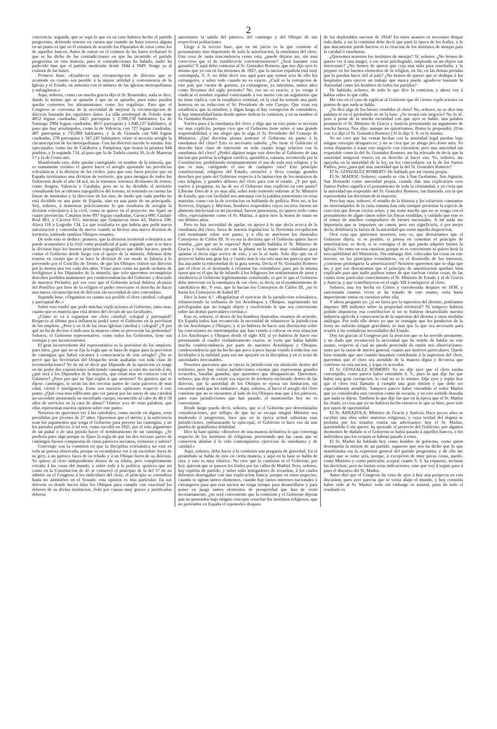2
conciencia: segunda, que se sepa lo que en su caso hubiera hecho el partido progresista, debiendo tenerse en cuenta que cuando no haya reserva alguna en un punto es que en él estamos de acuerdo los Diputados de estos como los de aquellos bancos. Antes de entrar en el exámen de las bases rechazaré lo que se ha dicho de las contradicciones en que ha incurrido el partido progresista en esta materia, pues si contradicciones ha habido, nadie ha padecido mas que el partido moderado desde 1844 á 1849. Vengo ya al exámen de las bases.
Primera base. «Establecer una circunscripcion de diócesis que se acomode en cuanto sea posible á la mayor utilidad y conveniencia de la Iglesia y el Estado, en armonía con el número de las iglesias metropolitanas y sufragáneas.»
Aqui, señores, como con mucha gracia dijo el Sr. Benavides, nada se dice, dando lo mismo que se apruebe ó que no se apruebe, pues tanto pueden quedar contentos los ultramontanos como los regalistas. Para que el Congreso se convenza de la necesidad de mejorar la circunscripcion de diócesis bastarán los siguientes datos. La silla arzobispal de Toledo tiene 4852 leguas cuadradas, 2425 parroquias y 2.580,158 habitantes. La de Santiago 2904 leguas cuadradas, 4615 parroquias y 1.840,137 habitantes, al paso que hay arzobispales, como la de Valencia, con 727 leguas cuadradas, 487 parroquias y 735,000 habitantes, y la de Granada con 646 leguas cuadradas, 278 parroquias y 347,247 habitantes: véase si necesita arreglo la circunscripcion de las metropolitanas. Con las diócesis sucede lo mismo: hay episcopales, como las de Calahorra y Pamplona, que tienen la primera 844 pueblos, y la segunda 714, al paso que la de Tudela cuenta 16, la de Manresa 17 y la de Ceuta uno.
Manifestado esto, debe quedar consignado, en nombre de la minoría, que es sumamente erróneo el querer hacer el arreglo ajustando las provincias eclesiásticas á la division de las civiles: para que esto fuera preciso que en España tuviéramos una division de territorio, que para mengua de todos los Gobiernos desde el año 34 acá, no la tenemos: tenemos divisiones de reinos, como Aragon, Valencia y Cataluña, pero no se ha dividido el territorio consultando los accidentes topográficos del terreno, ni teniendo en cuenta las líneas de montañas y la direccion de los rios, de modo que cada pueblo no está dividido en una parte de España, sino en una parte de un principado. Voy, señores, á demostrar prácticamente lo que resultaria de arreglar la division eclesiástica á la civil, como se quiere en el proyecto: me fijaré en cuatro provincias. Canarias tiene 697 leguas cuadradas; Cuenca 686; Ciudad-Real 663, y Cáceres 615, mientras que Guipúzcoa tiene 42, Huesca 108, Alava 116 y Logroño 134. Lo que resultaria es que habria que pedir nueva autorizacion y concordar de nuevo cuando se hiciese una nueva division de territorio, teniendo tambien Obispos cesantes.
De todo esto se deduce: primero, que la division territorial eclesiástica no puede acomodarse á la civil como perjudicial al país: segundo, que si se hace la division bajo los buenos principios topográficos que debe hacarse, puede contar el Gobierno desde luego con el apoyo de la minoría. Ademas debe tenerse en cuenta que si se hace la division de ese modo se faltaria á lo prevenido por el Concilio de Trento, de que los Obispos visiten sus diócesis por lo menos una vez cada dos años. Véase pues como no puede tacharse de irreligiosos á los Diputados de la minoría, que solo queremos reconquistar derechos perdidos malamente por condescendencias del Gobierno y descuido de nuestros Prelados; por eso creo que el Gobierno actual debiera alcanzar del Pontífice por bien de la religion el poder reservarse el derecho de hacer una nueva circunscripcion de diócesis sin necesidad de otro concordato.
Segunda base. «Organizar en cuanto sea posible el clero catedral, colegial y parroquial &c.»
Sobre esto tendré que pedir muchas explicaciones al Gobierno, tanto mas, cuanto que es materia que está dentro del círculo de sus facultades.
¿Cómo se va á organizar ese clero catedral, colegial y parroquial? Respecto al último poca influencia podrá tener el Gobierno en la provision de los empleos. ¿Pero y en la de las otras iglesias catedral y colegial? ¿Y por qué no ha de decirse ó indicarse la manera cómo se proveerán las prebendas? Señores, el Gobierno representativo, como todos los Gobiernos, tiene sus ventajas y sus inconvenientes.
El gran inconveniente del representativo es la provision de los empleos: pues bien, ¿por qué no se fija la regla que se haya de seguir para la provision de canongías que habrá vacantes á consecuencia de este arreglo? ¿No se prevé que las Secretarías del Despacho serán asaltadas con toda clase de recomendaciones? Yo de mí sé decir que Diputado de la oposicion ya tengo en mi poder dos exposiciones solicitando canongías: si esto me sucede á mí, ¿qué será á los Diputados de la mayoría, que estan mas en contacto con el Gabinete? ¿Pues por qué no fijar reglas á que atenerse? Yo quisiera que se dijese: canónigos, lo serán las dos terceras partes de curas párrocos de mas edad, virtud é inteligencia. Estas son nuestras opiniones respecto á este punto. ¿Qué cosa mas edificante que ver pasear por las naves de una catedral un sacerdote arrastrando su encorbado cuerpo, encanecido al cabo de 40 ó 50 años de servicios en la cura de almas? Tómese acta de estas palabras, que ellas representan nuestra opinion sobre este punto.
Nosotros no queremos ver á las catedrales, como sucede en alguna, estar presididas por jóvenes de 27 años. Queremos que el mérito y la suficiencia sean los argumentos que tenga el Gobierno para proveer las canongías, y no los partidos políticos, ó tal vez, como sucedió en 1825, por el solo argumento de un puñal ó de una pistola hacer el nombramiento de un canónigo. ¿Se perderia pues algo porque se fijase la regla de que las dos terceras partes de canónigos fuesen compuestas de curas párrocos ancianos, virtuosos y sabios?
Convengo con la comision en que la disciplina eclesiástica no está en toda su pureza observada, porque es escandaloso ver á un sacerdote fuera de su grey, á un párroco fuera de su rebaño y á un Obispo fuera de su diócesis. Yo quiero al clero independiente dentro de su órbita; pero completamente extraño á las cosas del mundo, y sobre todo á la política: quisiera que asi como en la Constitucion de 45 se conservó el principio de la del 37 de no admitir en el Congreso á los individuos del clero, el principio se extendiera hasta no admitirlos en el Senado: esta opinion es mia particular. En sus diócesis es donde hacen falta los Obispos para cumplir con exactitud los deberes de su divina institucion. Solo por causas muy graves y justificadas deberia
autorizarse la salida del párroco, del canónigo y del Obispo de sus respectivas poblaciones.
Llego á la tercera base, que en mi juicio es la que contiene el pensamiento mas importante de toda la autorizacion, la enseñanza del clero. Una cosa de tanta trascendencia como esta, ¿puede dejarse asi, sin mas correctivo que el de establecerla convenientemente? ¿Será bastante esta garantía? Y aqui debo contestar al Sr. Gonzalez Romero, que nos dijo ayer lo mismo que yo oia en las misiones de 1827, que la nacion española está muy corrompida. S. S. no debe decir eso aqui para que tomen acta de ello los extrangeros, y sobre todo cuando no es exacto. ¿Cuál es la corrupcion de este país que cuenta de guerras, ya extrangeras, ya intestinas, tantos años como llevamos del siglo presente? No, eso no es exacto; y yo vengo á vindicar el nombre español contestando á ese aserto con un argumento que no tiene réplica, con la estadística criminal, en la cual ha tomado una parte honrosa en su redaccion el Sr. Presidente de este Cuerpo. Que vean esa estadística, que la estudien, y digan luego si hay corrupcion de costumbres, si hay inmoralidad hasta donde quiere indicar la comision, y en su nombre el Sr. Gonzalez Romero.
Vuelvo pues á la enseñanza del clero, y digo que en este punto se necesita ser mas explícito, porque creo que el Gobierno tiene sobre sí una grande responsabilidad, y me alegro que lo oiga el Sr. Presidente del Consejo de Ministros. ¿Qué doctrina piensa sostener el Gobierno en punto á la enseñanza del clero? Esto es necesario saberlo. ¿No tiene el Gobierno el derecho bien claro de intervenir en todo cuanto tenga relacion con la enseñanza del clero? ¿Podrá alguien negar este derecho al Gobierno de una nacion que profesa la religion católica, apostólica, romana, reconocida por la Constitucion, prohibiendo terminantemente el uso de toda otra religion, y lo que es mas, castigando el uso de cualquier otra? Este principio constitucional, religioso del Estado, envuelve y lleva consigo grandes derechos por parte del Gobierno respecto á la instruccion de los ministros de esta religion, y grandes deberes del clero para con el estado. ¿Y por qué, vuelvo á preguntar, no ha de ser el Gobierno mas explícito en este punto? Líbreme Dios de ir yo mas allá, sobre todo teniendo enfrente al Sr. Ministro de Estado, que con facilidad nos amenaza con la palabra jansenismo en estas materias, como con la de revolucion en hablando de política. Pero no, si los Torreros, Espigas y Marinas, hombres respetables cuyos escritos fueron mi alimento intelectual en mi juventud, fueron jansenistas, yo quiero serlo como ellos, especialmente como el Sr. Marina, á quien tuve la honra de tratar en sus últimos años.
Pero no hay necesidad de apelar, en apoyo á lo que decia acerca de la enseñanza del clero, fuera de nuestra legislacion: la Novísima recopilacion está terminante sobre este punto, y á ella se atuvieron los ilustrados Consejeros de Cárlos III. Si es esa la doctrina que el Gobierno quiere hacer triunfar, ¿por qué no lo expresa? Ayer cuando hablaba el Sr. Ministro de Gracia y Justicia estaba yo con la pluma en la mano muy cuidadoso para apuntar si decia algo acerca de esto, y no le oí nada. Solo dijo que en el proyecto habia una gran luz, y cuanto mas le oia esto mas me parecia que me iba atacando la enfermedad de la gota serena. Decia el Sr. Gonzalez Romero que el clero es el destinado á reformar las costumbres; pues por la misma razon que es el que ha de infundir á los feligreses los sentimientos de amor y obediencia al Gobierno legítimamente constituido, es por lo que el Gobierno debe intervenir en la enseñanza de ese clero, es decir, en el nombramiento de catedráticos &c. Y esto, que lo hacian los Consejeros de Cárlos III, ¿no lo harán los Consejeros de Isabel II?
Dice la base 4.ª: «Regularizar el ejercicio de la jurisdiccion eclesiástica, robusteciendo la ordinaria de los Arzobispos y Obispos, suprimiendo las privilegiadas que no tengan objeto y resolviendo lo que sea conveniente sobre las demas particulares exentas.»
Este es, señores, el deseo de los hombres ilustrados; estamos de acuerdo. En España todos han reconocido la necesidad de robustecer la jurisdiccion de los Arzobispos y Obispos; y si yo hubiera de hacer una disertacion sobre las concesiones no interrumpidas que han venido á colocar en esta situacion á los Arzobispos y Obispos desde el siglo XII; si yo hubiera de hacer eso presentando el cuadro verdaderamente exacto, se veria que habia habido mucha condescendencia por parte de nuestros Arzobispos y Obispos, condescendencia que ha hecho que poco á poco hayan venido á reducirse sus facultades á la nulidad; para eso me apoyaré en la disciplina y en el texto de autoridades irrecusables.
Nosotros queremos que se ejerza la jurisdiccion sin obstáculo dentro del territorio; pero hay ciertas jurisdicciones exentas que representan grandes recuerdos, batallas ganadas, que queremos que desaparezcan. Queremos, señores, que deje de existir esa especie de territorio enclavado dentro de las diócesis, que la autoridad de los Obispos se ejerza sin limitacion, sin encontrar nada que les embarace. Aqui, señores, al hacer el arreglo del clero conviene que no se encuentre al lado de los Obispos mas que á los párrocos, pues esas jurisdicciones que han pasado, el mantenerlas hoy no es conveniente.
Desde luego puedo decir, señores, que si el Gobierno por determinadas consideraciones, por influjo, de que no se escapa ningun Ministro sea moderado ó progresista, hace que en la época actual subsistan esas jurisdicciones, embarazando la episcopal, el Gobierno si hace eso da una prueba de grandísima debilidad.
Dice la base quinta: «Resolver de una manera definitiva lo que convenga respecto de los institutos de religiosas, procurando que las casas que se conserven añadan á la vida contemplativa ejercicios de enseñanza y de caridad.»
Aqui, señores, debo hacer á la comision una pregunta de gravedad. En el preámbulo se habla de esto en cierta manera, y aqui en la base se habla de otra, y esto es muy elástico. No creo que la comision ni el Gobierno, por hoy, quieran que se paseen los frailes por las calles de Madrid. Pero, señores, hay espíritu de partido, y sobre todo instigadores de revueltas, á los cuales debemos desengañar con una explicacion franca; porque en estos negocios, cuando se agitan tantos elementos, cuando hay tantos intereses nacionales y extrangeros para que esta nacion no tenga tiempo para desarrollarse y para poner en juego tantos elementos de prosperidad que han de venir necesariamente, ¿no será conveniente que la comision y el Gobierno dijeran que no pretenden bajo ningun concepto resucitar los institutos religiosos, que no pretenden en España el reponerlos despues
de los deplorables sucesos de 1834? En estos asuntos es necesario disipar toda duda, y asi la comision debe decir que pasó la época de los frailes, y lo que únicamente puede hacerse es la creacion de los institutos de monjas para la caridad ó enseñanza.
¿Queremos nosotros los institutos de monjas? Sí, señores. ¿No hemos de querer ver á una muger, á ese sexo privilegiado, empleada en un objeto tan interesante? ¿No hemos de querer que coja una niña para enseñarla, y la prepare en los buenos elementos de la religion, en fin, en las demas prendas que la puedan hacer útil al país? ¿No hemos de querer que se dedique á los hospitales para ejercer un trabajo que nunca puede agradecer bastante la Autoridad como los hombres de todos los partidos?
He hablado, señores, de todo lo que dice la comision, y ahora voy á hablar sobre lo que calla.
Me veo en el caso de suplicar al Gobierno que dé ciertas explicaciones en puntos de que nada se habla.
¿Se dice algo de los bienes vendidos al clero? No, señores, no se dice una palabra ni en el preámbulo ni en la base. ¿Se tocará este negocio? No lo sé, pero á pesar de la mucha oscuridad con que ayer se habló, una palabra pronunció el Sr. Ministro de Gracia y Justicia presentando un argumento de mucha fuerza. Nos dijo: aunque no quisiéramos, Roma lo propondrá. (Una voz: Lo dijo el Sr. Gonzalez Romero.) Si lo dijo S. S. es lo mismo.
Yo no creo que las ventas hechas con la autoridad legal puedan bajo ningun concepto desaparecer; y no se crea que yo abogo pro domo mea. Yo venia dispuesto á tratar este negocio con extension; pero una autoridad tan respetable como la del Sr. Gonzalez Romero, me ha relevado de decir que la autoridad temporal estuvo en su derecho al hacer eso. Yo, señores, me apoyaba en la autoridad de la ley, en los concordatos; en la de los Santos Padres; pero ¿para qué mas autoridad que la del Sr. Gonzalez Romero?
El Sr. GONZALEZ ROMERO: He hablado por mi cuenta propia.
El Sr. MADOZ: Señores, cuando se cita á San Gerónimo, San Agustin, San Bernardo como autoridad propia, cuando dan una explicacion esos Santos Padres significa el pensamiento de toda la cristiandad, y yo creia que la autoridad tan respetable del Sr. Gonzalez Romero, tan ilustrado, era la que representaba las doctrinas de la mayoría.
Pero hay mas, señores: el estudio de la historia y los esfuerzos constantes no interrumpidos de la curia romana han sido siempre presentar la especie de coaccion que llevan ciertos actos; y me temo mucho que no se venga con el pensamiento de algun cánon sobre las fincas vendidas; y cuidado que este es el temor de muchos compradores de bienes nacionales. A mí nada me importaria que se impusiere un canon; pero eso significaria, ó por mejor decir, debilitaria la fuerza de la autoridad que tomó aquella disposicion.
Otra cosa que queremos nosotros; esto es, que deseariamos que el Gobierno dijera, si es posible, si piensa en comentar el principio de amortizacion; es decir, si se consigna el de que pueda adquirir bienes la Iglesia. No entro en esta cuestion, porque ni es conveniente ni quiero herir la susceptibilidad del Ministerio. Sin embargo diré, colocadas las cosas en este terreno, en los principios económicos, en el desarrollo de los intereses, ¿conviene prolongarse la amortizacion? Nosotros queremos que se diga que no, y por eso deseariamos que el principio de amortizacion quedase bien explicado para que nadie pudiese temer de que vuelvan ciertas cosas, de las cuales tiene particular conocimiento el Sr. Ministro de Estado y el de Gracia y Justicia, y que contribuyeron en el siglo XII á enriquecer al clero.
Señores, una ley hecha en Córtes y corroborada despues en 1838, y sancionada cuantas veces se ha tratado de este asunto, seria hasta impertinente entrar en cuestion sobre ella.
Y ahora pregunto yo: ¿si no fuera por la supresion del diezmo, podríamos imponer 300 millones sobre la propiedad territorial? Ni tampoco hubiera podido imponerse esa contribucion si no se hubiese desarrollado nuestra industria agrícola á consecuencia de la supresion del diezmo y otras medidas análogas. Por todo ello deseo yo que se consigne que los productos de la tierra no sufrirán ningun gravámen, ni mas que lo que sea necesario para ocurrir á las verdaderas necesidades del Estado.
Doy las gracias al Congreso por la atencion que se ha servido prestarme, y no dudo que reconocerá la necesidad que he tenido de hablar en este asunto, respecto al cual no puedo prescindir de emitir mis observaciones, tanto por la razon de interes general, cuanto por motivos particulares. Quede bien sentado que aun cuando hayamos contribuido á la supresion del clero, queremos que el clero sea atendido de la manera digna y decorosa que conviene en esta nacion, y á que es acreedor.
El Sr. GONZALEZ ROMERO: Yo no dije ayer que el clero estaba corrompido, como parece haber entendido S. S., pues lo que dije fue que habia una gran corrupcion, lo cual no es lo mismo. Dije ayer y repito hoy que el clero está llamado á cumplir una gran mision y que debe ser especialmente atendido. Tampoco parece haber entendido el señor Madoz que yo consideraba esta cuestion como de escuela, y en este sentido deseaba que nada se dijese. Tambien lo que dije fue que en la época que el Sr. Madoz ha citado, es cosa que yo no hubiera hecho entonces lo que se hizo; pero solo por razon de oportunidad.
El Sr. ARRAZOLA, Ministro de Gracia y Justicia: Hace pocos años se escribió una obra sobre materias religiosas, y cuya verdad del dogma se probaba por los triunfos contra sus adversarios: hoy el Sr. Madoz, queriéndolo ó sin querer, ha apoyado el proyecto del Gobierno: por algunos momentos he dudado si el Gobierno se habia pasado á aquellos bancos, ó los individuos que los ocupan se habian pasado á estos.
El Sr. Madoz ha hablado hoy como hombre de gobierno, como quien desempeña la mision de un partido, supuesto que nos ha dicho que lo que manifestaba era la expresion general del partido progresista, y de ello me alegro que se tome acta, porque, á excepcion de muy pocas cosas, puedo, como Ministro y como particular, aceptar cuanto S. S. ha expuesto, inclusas las doctrinas; pero no bastan estas indicaciones, sino que voy á seguir paso á paso el discurso del Sr. Madoz.
Antes diré que el Congreso ha visto de ayer á hoy una peripecia en esta discusion, pues ayer parecia que se venia abajo el mundo, y hoy consuela haber oido al Sr. Madoz: todo sin embargo es natural, pues de todo el resultado es